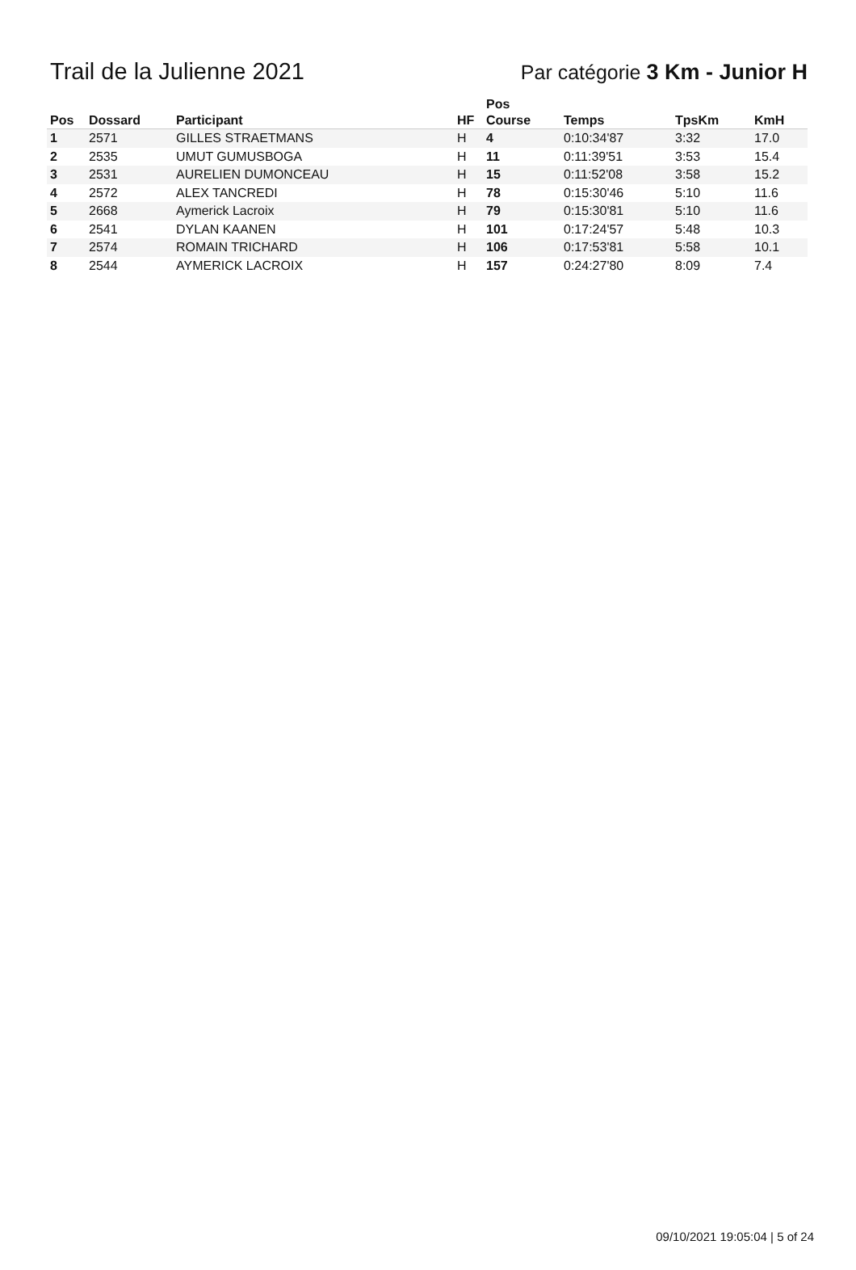Trail de la Julienne 2021
Par catégorie 3 Km - Junior H
| Pos | Dossard | Participant | HF | Pos Course | Temps | TpsKm | KmH |
| --- | --- | --- | --- | --- | --- | --- | --- |
| 1 | 2571 | GILLES STRAETMANS | H | 4 | 0:10:34'87 | 3:32 | 17.0 |
| 2 | 2535 | UMUT GUMUSBOGA | H | 11 | 0:11:39'51 | 3:53 | 15.4 |
| 3 | 2531 | AURELIEN DUMONCEAU | H | 15 | 0:11:52'08 | 3:58 | 15.2 |
| 4 | 2572 | ALEX TANCREDI | H | 78 | 0:15:30'46 | 5:10 | 11.6 |
| 5 | 2668 | Aymerick Lacroix | H | 79 | 0:15:30'81 | 5:10 | 11.6 |
| 6 | 2541 | DYLAN KAANEN | H | 101 | 0:17:24'57 | 5:48 | 10.3 |
| 7 | 2574 | ROMAIN TRICHARD | H | 106 | 0:17:53'81 | 5:58 | 10.1 |
| 8 | 2544 | AYMERICK LACROIX | H | 157 | 0:24:27'80 | 8:09 | 7.4 |
09/10/2021 19:05:04 | 5 of 24